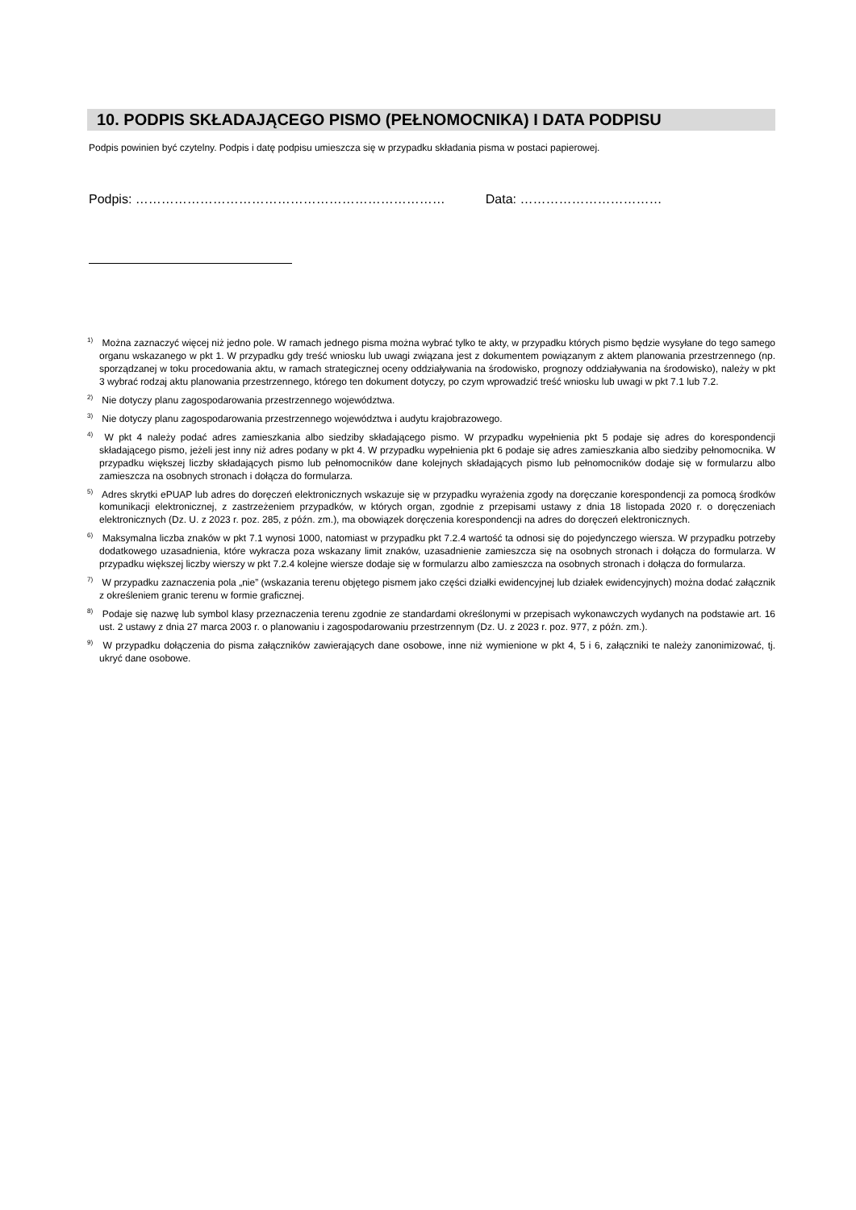10. PODPIS SKŁADAJĄCEGO PISMO (PEŁNOMOCNIKA) I DATA PODPISU
Podpis powinien być czytelny. Podpis i datę podpisu umieszcza się w przypadku składania pisma w postaci papierowej.
Podpis: ……………………………………………………………… Data: ……………………………
<sup>1)</sup> Można zaznaczyć więcej niż jedno pole. W ramach jednego pisma można wybrać tylko te akty, w przypadku których pismo będzie wysyłane do tego samego organu wskazanego w pkt 1. W przypadku gdy treść wniosku lub uwagi związana jest z dokumentem powiązanym z aktem planowania przestrzennego (np. sporządzanej w toku procedowania aktu, w ramach strategicznej oceny oddziaływania na środowisko, prognozy oddziaływania na środowisko), należy w pkt 3 wybrać rodzaj aktu planowania przestrzennego, którego ten dokument dotyczy, po czym wprowadzić treść wniosku lub uwagi w pkt 7.1 lub 7.2.
<sup>2)</sup> Nie dotyczy planu zagospodarowania przestrzennego województwa.
<sup>3)</sup> Nie dotyczy planu zagospodarowania przestrzennego województwa i audytu krajobrazowego.
<sup>4)</sup> W pkt 4 należy podać adres zamieszkania albo siedziby składającego pismo. W przypadku wypełnienia pkt 5 podaje się adres do korespondencji składającego pismo, jeżeli jest inny niż adres podany w pkt 4. W przypadku wypełnienia pkt 6 podaje się adres zamieszkania albo siedziby pełnomocnika. W przypadku większej liczby składających pismo lub pełnomocników dane kolejnych składających pismo lub pełnomocników dodaje się w formularzu albo zamieszcza na osobnych stronach i dołącza do formularza.
<sup>5)</sup> Adres skrytki ePUAP lub adres do doręczeń elektronicznych wskazuje się w przypadku wyrażenia zgody na doręczanie korespondencji za pomocą środków komunikacji elektronicznej, z zastrzeżeniem przypadków, w których organ, zgodnie z przepisami ustawy z dnia 18 listopada 2020 r. o doręczeniach elektronicznych (Dz. U. z 2023 r. poz. 285, z późn. zm.), ma obowiązek doręczenia korespondencji na adres do doręczeń elektronicznych.
<sup>6)</sup> Maksymalna liczba znaków w pkt 7.1 wynosi 1000, natomiast w przypadku pkt 7.2.4 wartość ta odnosi się do pojedynczego wiersza. W przypadku potrzeby dodatkowego uzasadnienia, które wykracza poza wskazany limit znaków, uzasadnienie zamieszcza się na osobnych stronach i dołącza do formularza. W przypadku większej liczby wierszy w pkt 7.2.4 kolejne wiersze dodaje się w formularzu albo zamieszcza na osobnych stronach i dołącza do formularza.
<sup>7)</sup> W przypadku zaznaczenia pola „nie” (wskazania terenu objętego pismem jako części działki ewidencyjnej lub działek ewidencyjnych) można dodać załącznik z określeniem granic terenu w formie graficznej.
<sup>8)</sup> Podaje się nazwę lub symbol klasy przeznaczenia terenu zgodnie ze standardami określonymi w przepisach wykonawczych wydanych na podstawie art. 16 ust. 2 ustawy z dnia 27 marca 2003 r. o planowaniu i zagospodarowaniu przestrzennym (Dz. U. z 2023 r. poz. 977, z późn. zm.).
<sup>9)</sup> W przypadku dołączenia do pisma załączników zawierających dane osobowe, inne niż wymienione w pkt 4, 5 i 6, załączniki te należy zanonimizować, tj. ukryć dane osobowe.